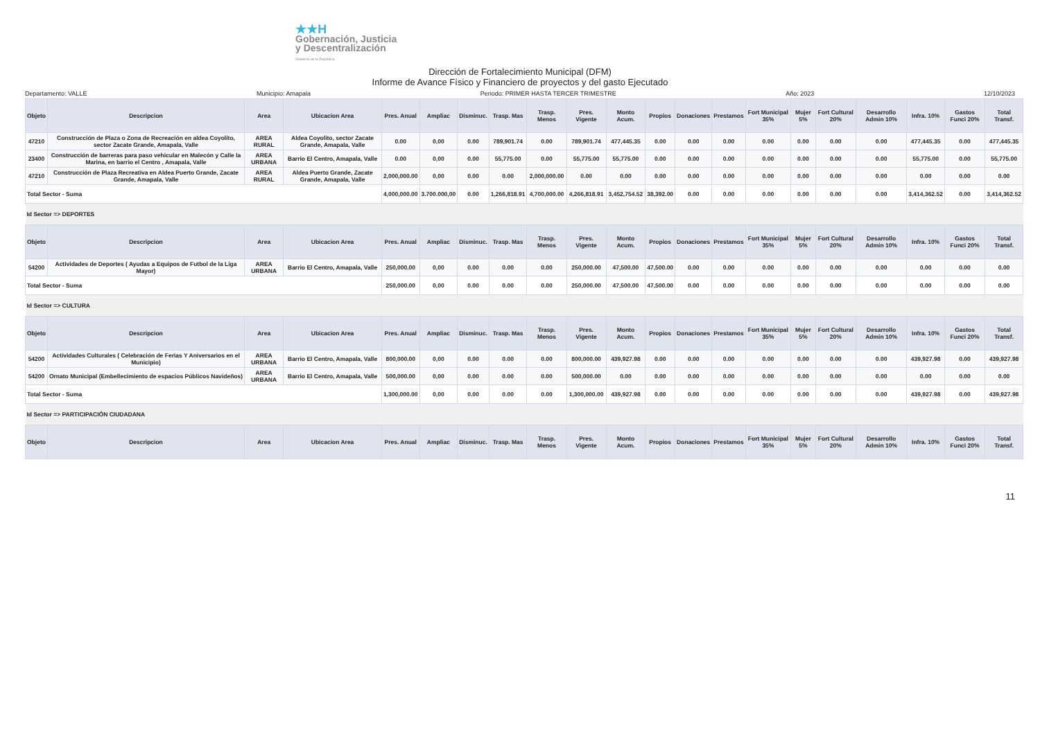★★H
Gobernación, Justicia
y Descentralización
Gobierno de la República
Dirección de Fortalecimiento Municipal (DFM)
Informe de Avance Físico y Financiero de proyectos y del gasto Ejecutado
Departamento: VALLE Municipio: Amapala Periodo: PRIMER HASTA TERCER TRIMESTRE Año: 2023 12/10/2023
| Objeto | Descripcion | Area | Ubicacion Area | Pres. Anual | Ampliac | Disminuc. | Trasp. Mas | Trasp. Menos | Pres. Vigente | Monto Acum. | Propios | Donaciones | Prestamos | Fort Municipal 35% | Mujer 5% | Fort Cultural 20% | Desarrollo Admin 10% | Infra. 10% | Gastos Funci 20% | Total Transf. |
| --- | --- | --- | --- | --- | --- | --- | --- | --- | --- | --- | --- | --- | --- | --- | --- | --- | --- | --- | --- | --- |
| 47210 | Construcción de Plaza o Zona de Recreación en aldea Coyolito, sector Zacate Grande, Amapala, Valle | AREA RURAL | Aldea Coyolito, sector Zacate Grande, Amapala, Valle | 0.00 | 0,00 | 0.00 | 789,901.74 | 0.00 | 789,901.74 | 477,445.35 | 0.00 | 0.00 | 0.00 | 0.00 | 0.00 | 0.00 | 0.00 | 477,445.35 | 0.00 | 477,445.35 |
| 23400 | Construcción de barreras para paso vehicular en Malecón y Calle la Marina, en barrio el Centro , Amapala, Valle | AREA URBANA | Barrio El Centro, Amapala, Valle | 0.00 | 0,00 | 0.00 | 55,775.00 | 0.00 | 55,775.00 | 55,775.00 | 0.00 | 0.00 | 0.00 | 0.00 | 0.00 | 0.00 | 0.00 | 55,775.00 | 0.00 | 55,775.00 |
| 47210 | Construcción de Plaza Recreativa en Aldea Puerto Grande, Zacate Grande, Amapala, Valle | AREA RURAL | Aldea Puerto Grande, Zacate Grande, Amapala, Valle | 2,000,000.00 | 0,00 | 0.00 | 0.00 | 2,000,000.00 | 0.00 | 0.00 | 0.00 | 0.00 | 0.00 | 0.00 | 0.00 | 0.00 | 0.00 | 0.00 | 0.00 | 0.00 |
| Total Sector - Suma | | | | 4,000,000.00 | 3.700.000,00 | 0.00 | 1,266,818.91 | 4,700,000.00 | 4,266,818.91 | 3,452,754.52 | 38,392.00 | 0.00 | 0.00 | 0.00 | 0.00 | 0.00 | 0.00 | 3,414,362.52 | 0.00 | 3,414,362.52 |
| Id Sector => DEPORTES | | | | | | | | | | | | | | | | | | | | |
| Objeto | Descripcion | Area | Ubicacion Area | Pres. Anual | Ampliac | Disminuc. | Trasp. Mas | Trasp. Menos | Pres. Vigente | Monto Acum. | Propios | Donaciones | Prestamos | Fort Municipal 35% | Mujer 5% | Fort Cultural 20% | Desarrollo Admin 10% | Infra. 10% | Gastos Funci 20% | Total Transf. |
| 54200 | Actividades de Deportes ( Ayudas a Equipos de Futbol de la Liga Mayor) | AREA URBANA | Barrio El Centro, Amapala, Valle | 250,000.00 | 0,00 | 0.00 | 0.00 | 0.00 | 250,000.00 | 47,500.00 | 47,500.00 | 0.00 | 0.00 | 0.00 | 0.00 | 0.00 | 0.00 | 0.00 | 0.00 | 0.00 |
| Total Sector - Suma | | | | 250,000.00 | 0,00 | 0.00 | 0.00 | 0.00 | 250,000.00 | 47,500.00 | 47,500.00 | 0.00 | 0.00 | 0.00 | 0.00 | 0.00 | 0.00 | 0.00 | 0.00 | 0.00 |
| Id Sector => CULTURA | | | | | | | | | | | | | | | | | | | | |
| Objeto | Descripcion | Area | Ubicacion Area | Pres. Anual | Ampliac | Disminuc. | Trasp. Mas | Trasp. Menos | Pres. Vigente | Monto Acum. | Propios | Donaciones | Prestamos | Fort Municipal 35% | Mujer 5% | Fort Cultural 20% | Desarrollo Admin 10% | Infra. 10% | Gastos Funci 20% | Total Transf. |
| 54200 | Actividades Culturales ( Celebración de Ferias Y Aniversarios en el Municipio) | AREA URBANA | Barrio El Centro, Amapala, Valle | 800,000.00 | 0,00 | 0.00 | 0.00 | 0.00 | 800,000.00 | 439,927.98 | 0.00 | 0.00 | 0.00 | 0.00 | 0.00 | 0.00 | 0.00 | 439,927.98 | 0.00 | 439,927.98 |
| 54200 | Ornato Municipal (Embellecimiento de espacios Públicos Navideños) | AREA URBANA | Barrio El Centro, Amapala, Valle | 500,000.00 | 0,00 | 0.00 | 0.00 | 0.00 | 500,000.00 | 0.00 | 0.00 | 0.00 | 0.00 | 0.00 | 0.00 | 0.00 | 0.00 | 0.00 | 0.00 | 0.00 |
| Total Sector - Suma | | | | 1,300,000.00 | 0,00 | 0.00 | 0.00 | 0.00 | 1,300,000.00 | 439,927.98 | 0.00 | 0.00 | 0.00 | 0.00 | 0.00 | 0.00 | 0.00 | 439,927.98 | 0.00 | 439,927.98 |
| Id Sector => PARTICIPACIÓN CIUDADANA | | | | | | | | | | | | | | | | | | | | |
| Objeto | Descripcion | Area | Ubicacion Area | Pres. Anual | Ampliac | Disminuc. | Trasp. Mas | Trasp. Menos | Pres. Vigente | Monto Acum. | Propios | Donaciones | Prestamos | Fort Municipal 35% | Mujer 5% | Fort Cultural 20% | Desarrollo Admin 10% | Infra. 10% | Gastos Funci 20% | Total Transf. |
11